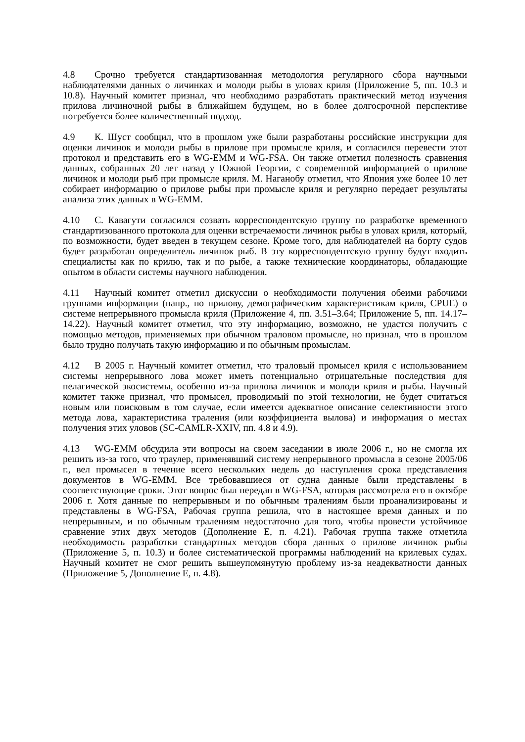4.8 Срочно требуется стандартизованная методология регулярного сбора научными наблюдателями данных о личинках и молоди рыбы в уловах криля (Приложение 5, пп. 10.3 и 10.8). Научный комитет признал, что необходимо разработать практический метод изучения прилова личиночной рыбы в ближайшем будущем, но в более долгосрочной перспективе потребуется более количественный подход.
4.9 К. Шуст сообщил, что в прошлом уже были разработаны российские инструкции для оценки личинок и молоди рыбы в прилове при промысле криля, и согласился перевести этот протокол и представить его в WG-EMM и WG-FSA. Он также отметил полезность сравнения данных, собранных 20 лет назад у Южной Георгии, с современной информацией о прилове личинок и молоди рыб при промысле криля. М. Наганобу отметил, что Япония уже более 10 лет собирает информацию о прилове рыбы при промысле криля и регулярно передает результаты анализа этих данных в WG-EMM.
4.10 С. Кавагути согласился созвать корреспондентскую группу по разработке временного стандартизованного протокола для оценки встречаемости личинок рыбы в уловах криля, который, по возможности, будет введен в текущем сезоне. Кроме того, для наблюдателей на борту судов будет разработан определитель личинок рыб. В эту корреспондентскую группу будут входить специалисты как по крилю, так и по рыбе, а также технические координаторы, обладающие опытом в области системы научного наблюдения.
4.11 Научный комитет отметил дискуссии о необходимости получения обеими рабочими группами информации (напр., по прилову, демографическим характеристикам криля, CPUE) о системе непрерывного промысла криля (Приложение 4, пп. 3.51–3.64; Приложение 5, пп. 14.17–14.22). Научный комитет отметил, что эту информацию, возможно, не удастся получить с помощью методов, применяемых при обычном траловом промысле, но признал, что в прошлом было трудно получать такую информацию и по обычным промыслам.
4.12 В 2005 г. Научный комитет отметил, что траловый промысел криля с использованием системы непрерывного лова может иметь потенциально отрицательные последствия для пелагической экосистемы, особенно из-за прилова личинок и молоди криля и рыбы. Научный комитет также признал, что промысел, проводимый по этой технологии, не будет считаться новым или поисковым в том случае, если имеется адекватное описание селективности этого метода лова, характеристика траления (или коэффициента вылова) и информация о местах получения этих уловов (SC-CAMLR-XXIV, пп. 4.8 и 4.9).
4.13 WG-EMM обсудила эти вопросы на своем заседании в июле 2006 г., но не смогла их решить из-за того, что траулер, применявший систему непрерывного промысла в сезоне 2005/06 г., вел промысел в течение всего нескольких недель до наступления срока представления документов в WG-EMM. Все требовавшиеся от судна данные были представлены в соответствующие сроки. Этот вопрос был передан в WG-FSA, которая рассмотрела его в октябре 2006 г. Хотя данные по непрерывным и по обычным тралениям были проанализированы и представлены в WG-FSA, Рабочая группа решила, что в настоящее время данных и по непрерывным, и по обычным тралениям недостаточно для того, чтобы провести устойчивое сравнение этих двух методов (Дополнение E, п. 4.21). Рабочая группа также отметила необходимость разработки стандартных методов сбора данных о прилове личинок рыбы (Приложение 5, п. 10.3) и более систематической программы наблюдений на крилевых судах. Научный комитет не смог решить вышеупомянутую проблему из-за неадекватности данных (Приложение 5, Дополнение E, п. 4.8).